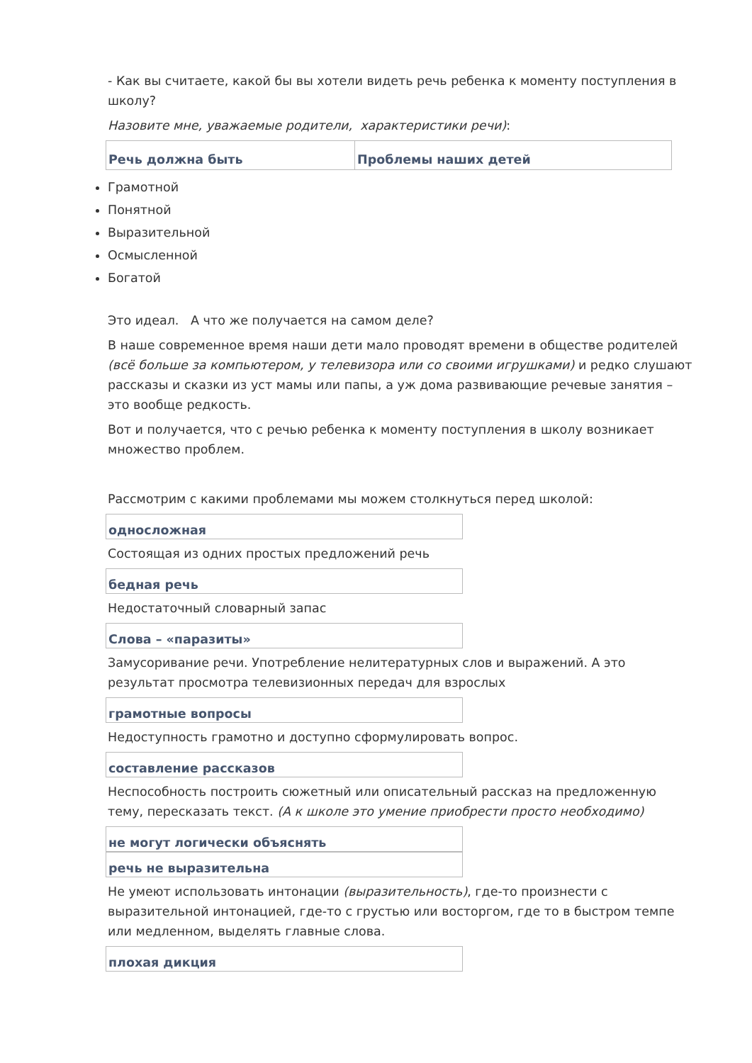- Как вы считаете, какой бы вы хотели видеть речь ребенка к моменту поступления в школу?
Назовите мне, уважаемые родители, характеристики речи):
| Речь должна быть | Проблемы наших детей |
Грамотной
Понятной
Выразительной
Осмысленной
Богатой
Это идеал. А что же получается на самом деле?
В наше современное время наши дети мало проводят времени в обществе родителей (всё больше за компьютером, у телевизора или со своими игрушками) и редко слушают рассказы и сказки из уст мамы или папы, а уж дома развивающие речевые занятия – это вообще редкость.
Вот и получается, что с речью ребенка к моменту поступления в школу возникает множество проблем.
Рассмотрим с какими проблемами мы можем столкнуться перед школой:
| односложная |
Состоящая из одних простых предложений речь
| бедная речь |
Недостаточный словарный запас
| Слова – «паразиты» |
Замусоривание речи. Употребление нелитературных слов и выражений. А это результат просмотра телевизионных передач для взрослых
| грамотные вопросы |
Недоступность грамотно и доступно сформулировать вопрос.
| составление рассказов |
Неспособность построить сюжетный или описательный рассказ на предложенную тему, пересказать текст. (А к школе это умение приобрести просто необходимо)
| не могут логически объяснять |
| речь не выразительна |
Не умеют использовать интонации (выразительность), где-то произнести с выразительной интонацией, где-то с грустью или восторгом, где то в быстром темпе или медленном, выделять главные слова.
| плохая дикция |